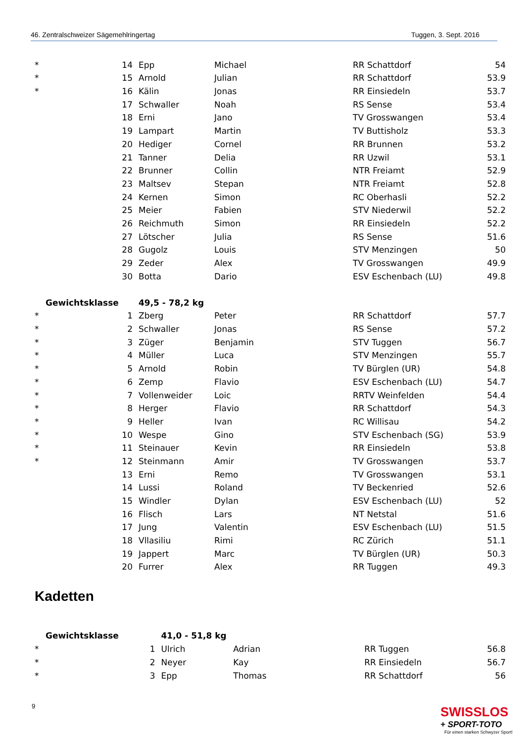46. Zentralschweizer Sägemehlringertag Tuggen, 3. Sept. 2016
| * | 14 | Epp | Michael | RR Schattdorf | 54 |
| * | 15 | Arnold | Julian | RR Schattdorf | 53.9 |
| * | 16 | Kälin | Jonas | RR Einsiedeln | 53.7 |
| | 17 | Schwaller | Noah | RS Sense | 53.4 |
| | 18 | Erni | Jano | TV Grosswangen | 53.4 |
| | 19 | Lampart | Martin | TV Buttisholz | 53.3 |
| | 20 | Hediger | Cornel | RR Brunnen | 53.2 |
| | 21 | Tanner | Delia | RR Uzwil | 53.1 |
| | 22 | Brunner | Collin | NTR Freiamt | 52.9 |
| | 23 | Maltsev | Stepan | NTR Freiamt | 52.8 |
| | 24 | Kernen | Simon | RC Oberhasli | 52.2 |
| | 25 | Meier | Fabien | STV Niederwil | 52.2 |
| | 26 | Reichmuth | Simon | RR Einsiedeln | 52.2 |
| | 27 | Lötscher | Julia | RS Sense | 51.6 |
| | 28 | Gugolz | Louis | STV Menzingen | 50 |
| | 29 | Zeder | Alex | TV Grosswangen | 49.9 |
| | 30 | Botta | Dario | ESV Eschenbach (LU) | 49.8 |
| Gewichtsklasse | | 49,5 - 78,2 kg | | | |
| * | 1 | Zberg | Peter | RR Schattdorf | 57.7 |
| * | 2 | Schwaller | Jonas | RS Sense | 57.2 |
| * | 3 | Züger | Benjamin | STV Tuggen | 56.7 |
| * | 4 | Müller | Luca | STV Menzingen | 55.7 |
| * | 5 | Arnold | Robin | TV Bürglen (UR) | 54.8 |
| * | 6 | Zemp | Flavio | ESV Eschenbach (LU) | 54.7 |
| * | 7 | Vollenweider | Loic | RRTV Weinfelden | 54.4 |
| * | 8 | Herger | Flavio | RR Schattdorf | 54.3 |
| * | 9 | Heller | Ivan | RC Willisau | 54.2 |
| * | 10 | Wespe | Gino | STV Eschenbach (SG) | 53.9 |
| * | 11 | Steinauer | Kevin | RR Einsiedeln | 53.8 |
| * | 12 | Steinmann | Amir | TV Grosswangen | 53.7 |
| | 13 | Erni | Remo | TV Grosswangen | 53.1 |
| | 14 | Lussi | Roland | TV Beckenried | 52.6 |
| | 15 | Windler | Dylan | ESV Eschenbach (LU) | 52 |
| | 16 | Flisch | Lars | NT Netstal | 51.6 |
| | 17 | Jung | Valentin | ESV Eschenbach (LU) | 51.5 |
| | 18 | Vllasiliu | Rimi | RC Zürich | 51.1 |
| | 19 | Jappert | Marc | TV Bürglen (UR) | 50.3 |
| | 20 | Furrer | Alex | RR Tuggen | 49.3 |
Kadetten
| Gewichtsklasse | | 41,0 - 51,8 kg | | | |
| * | 1 | Ulrich | Adrian | RR Tuggen | 56.8 |
| * | 2 | Neyer | Kay | RR Einsiedeln | 56.7 |
| * | 3 | Epp | Thomas | RR Schattdorf | 56 |
9
SWISSLOS
+ SPORT-TOTO
Für einen starken Schwyzer Sport!